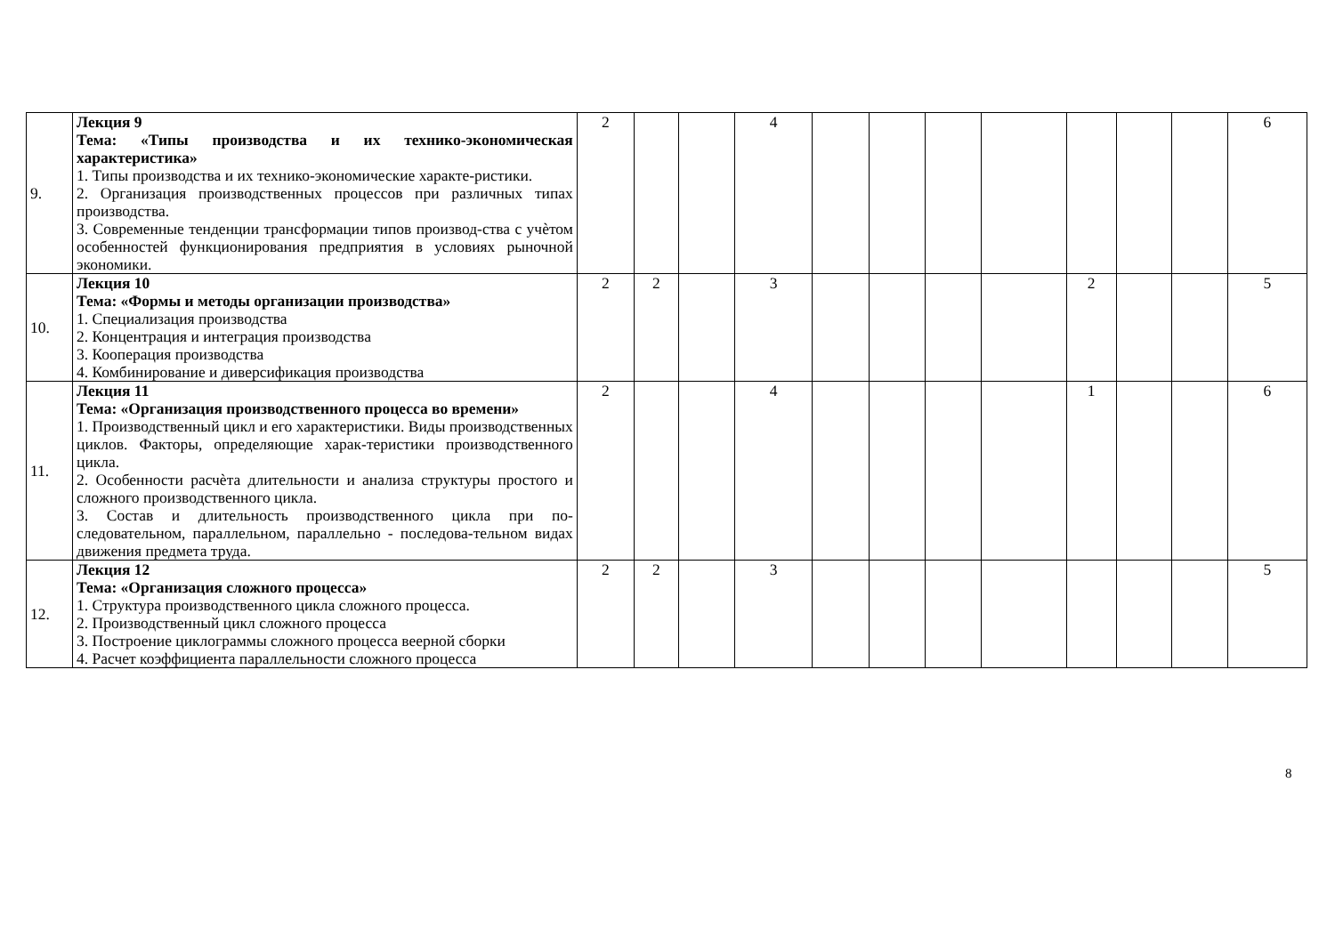| 9. | Лекция 9 Тема: «Типы производства и их технико-экономическая характеристика» 1. Типы производства и их технико-экономические характе-ристики. 2. Организация производственных процессов при различных типах производства. 3. Современные тенденции трансформации типов производ-ства с учѐтом особенностей функционирования предприятия в условиях рыночной экономики. | 2 | | | 4 | | | | | | | | 6 |
| 10. | Лекция 10 Тема: «Формы и методы организации производства» 1. Специализация производства 2. Концентрация и интеграция производства 3. Кооперация производства 4. Комбинирование и диверсификация производства | 2 | 2 | | 3 | | | | | 2 | | | 5 |
| 11. | Лекция 11 Тема: «Организация производственного процесса во времени» 1. Производственный цикл и его характеристики. Виды производственных циклов. Факторы, определяющие харак-теристики производственного цикла. 2. Особенности расчѐта длительности и анализа структуры простого и сложного производственного цикла. 3. Состав и длительность производственного цикла при по-следовательном, параллельном, параллельно - последова-тельном видах движения предмета труда. | 2 | | | 4 | | | | | 1 | | | 6 |
| 12. | Лекция 12 Тема: «Организация сложного процесса» 1. Структура производственного цикла сложного процесса. 2. Производственный цикл сложного процесса 3. Построение циклограммы сложного процесса веерной сборки 4. Расчет коэффициента параллельности сложного процесса | 2 | 2 | | 3 | | | | | | | | 5 |
8